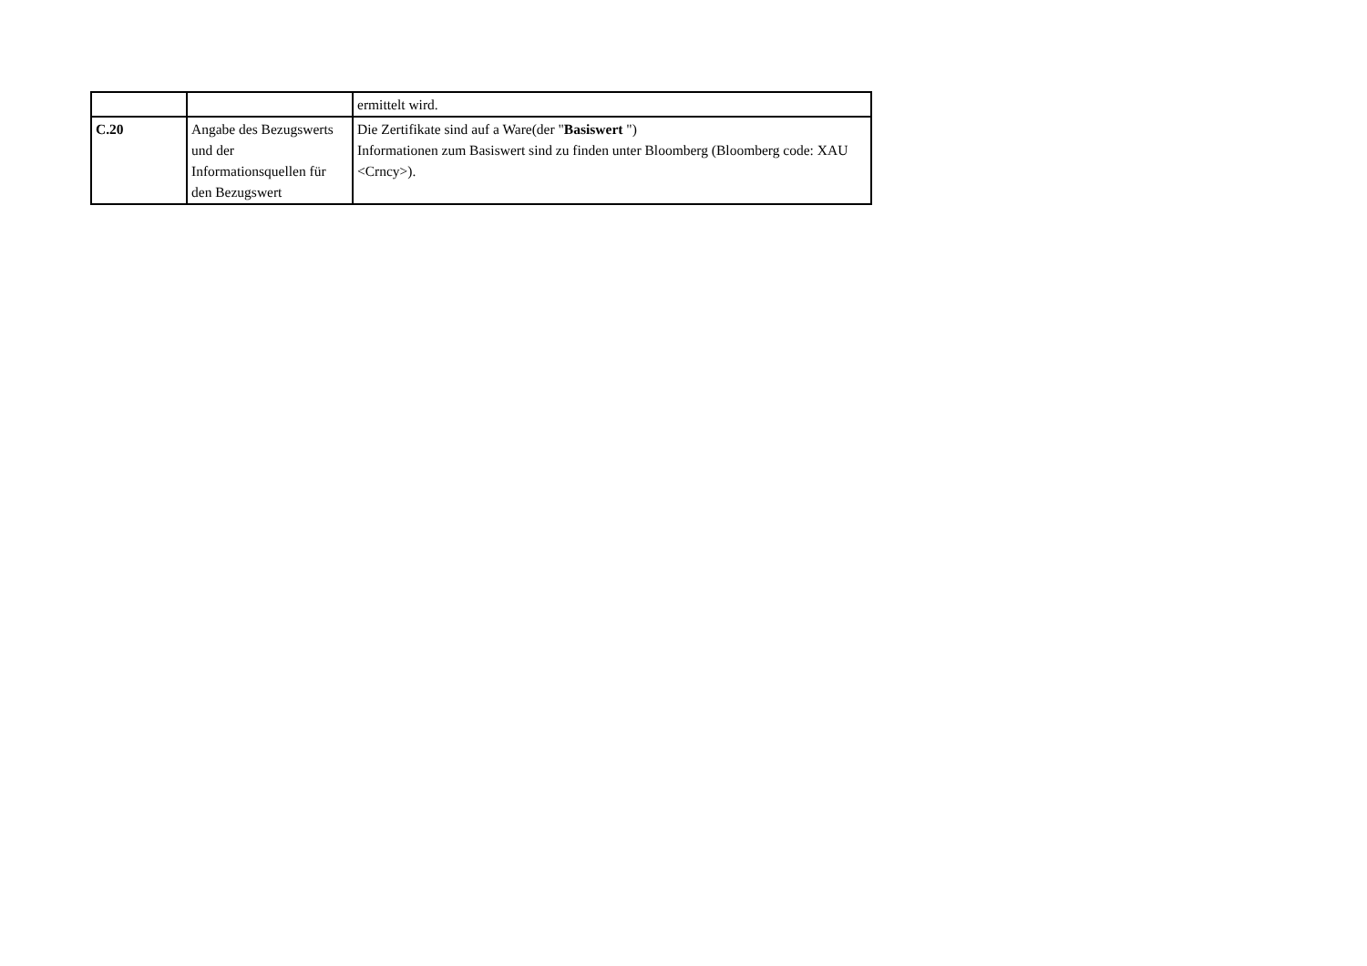| | | ermittelt wird. |
| C.20 | Angabe des Bezugswerts und der Informationsquellen für den Bezugswert | Die Zertifikate sind auf a Ware(der " Basiswert ") Informationen zum Basiswert sind zu finden unter Bloomberg (Bloomberg code: XAU <Crncy>). |